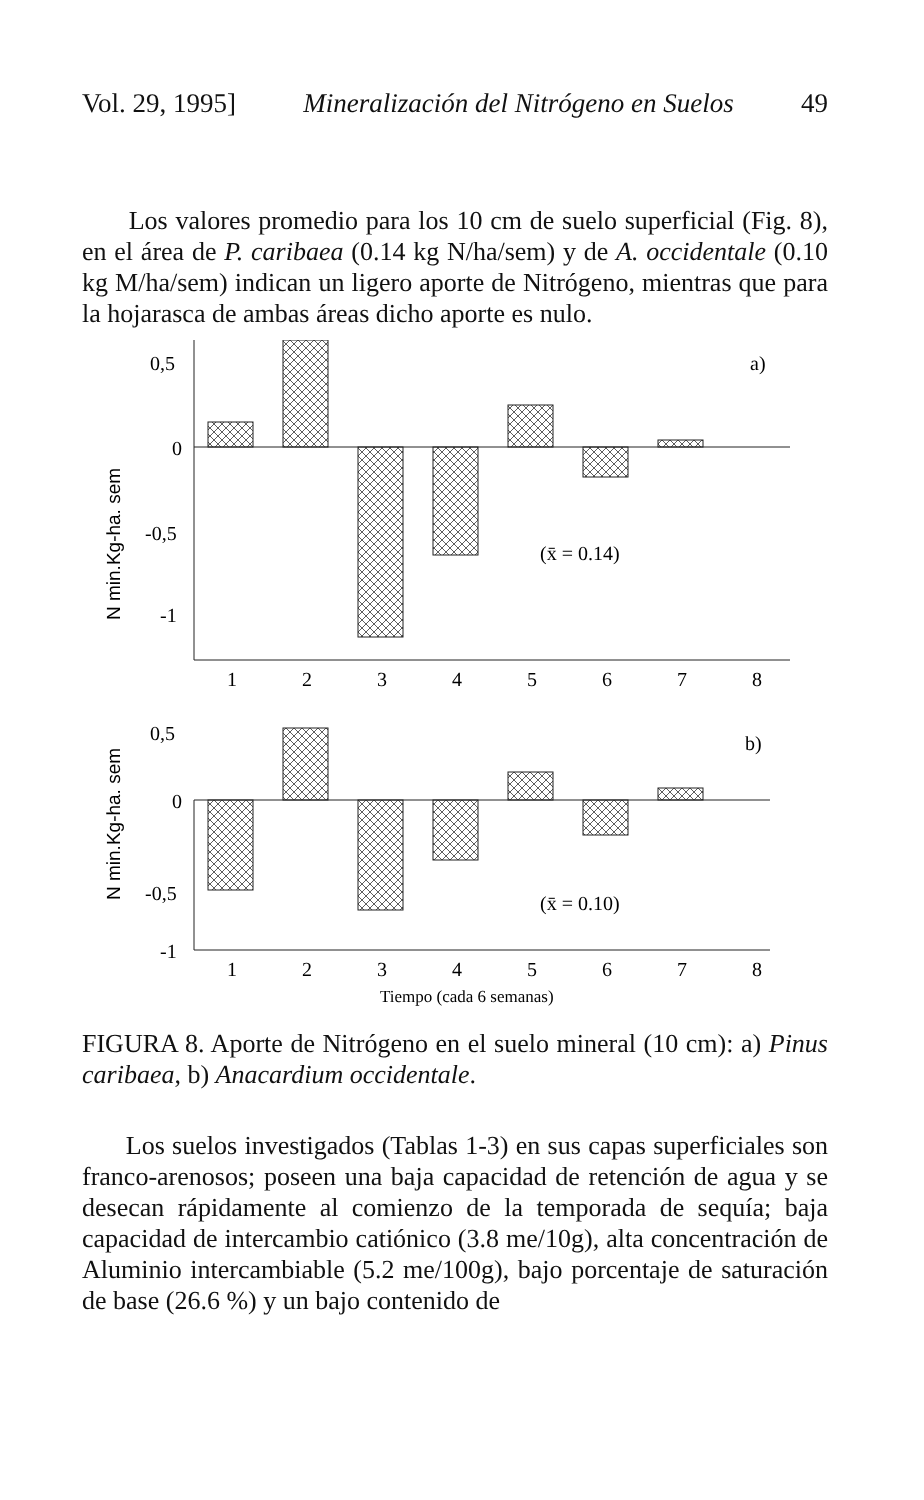Vol. 29, 1995] Mineralización del Nitrógeno en Suelos 49
Los valores promedio para los 10 cm de suelo superficial (Fig. 8), en el área de P. caribaea (0.14 kg N/ha/sem) y de A. occidentale (0.10 kg M/ha/sem) indican un ligero aporte de Nitrógeno, mientras que para la hojarasca de ambas áreas dicho aporte es nulo.
0,5
0
-0,5
-1
a)
(x̄ = 0.14)
0,5
0
-0,5
-1
b)
(x̄ = 0.10)
1
2
3
4
5
6
7
8
1
2
3
4
5
6
7
8
Tiempo (cada 6 semanas)
N min.Kg-ha. sem
N min.Kg-ha. sem
FIGURA 8. Aporte de Nitrógeno en el suelo mineral (10 cm): a) Pinus caribaea, b) Anacardium occidentale.
Los suelos investigados (Tablas 1-3) en sus capas superficiales son franco-arenosos; poseen una baja capacidad de retención de agua y se desecan rápidamente al comienzo de la temporada de sequía; baja capacidad de intercambio catiónico (3.8 me/10g), alta concentración de Aluminio intercambiable (5.2 me/100g), bajo porcentaje de saturación de base (26.6 %) y un bajo contenido de